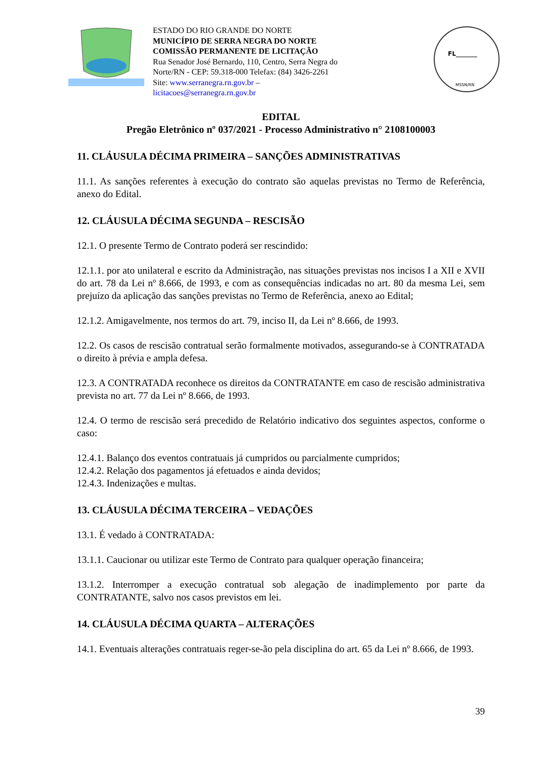ESTADO DO RIO GRANDE DO NORTE
MUNICÍPIO DE SERRA NEGRA DO NORTE
COMISSÃO PERMANENTE DE LICITAÇÃO
Rua Senador José Bernardo, 110, Centro, Serra Negra do Norte/RN - CEP: 59.318-000 Telefax: (84) 3426-2261
Site: www.serranegra.rn.gov.br –
licitacoes@serranegra.rn.gov.br
FL_______
MSSN/RN
EDITAL
Pregão Eletrônico nº 037/2021 - Processo Administrativo n° 2108100003
11. CLÁUSULA DÉCIMA PRIMEIRA – SANÇÕES ADMINISTRATIVAS
11.1. As sanções referentes à execução do contrato são aquelas previstas no Termo de Referência, anexo do Edital.
12. CLÁUSULA DÉCIMA SEGUNDA – RESCISÃO
12.1. O presente Termo de Contrato poderá ser rescindido:
12.1.1. por ato unilateral e escrito da Administração, nas situações previstas nos incisos I a XII e XVII do art. 78 da Lei nº 8.666, de 1993, e com as consequências indicadas no art. 80 da mesma Lei, sem prejuízo da aplicação das sanções previstas no Termo de Referência, anexo ao Edital;
12.1.2. Amigavelmente, nos termos do art. 79, inciso II, da Lei nº 8.666, de 1993.
12.2. Os casos de rescisão contratual serão formalmente motivados, assegurando-se à CONTRATADA o direito à prévia e ampla defesa.
12.3. A CONTRATADA reconhece os direitos da CONTRATANTE em caso de rescisão administrativa prevista no art. 77 da Lei nº 8.666, de 1993.
12.4. O termo de rescisão será precedido de Relatório indicativo dos seguintes aspectos, conforme o caso:
12.4.1. Balanço dos eventos contratuais já cumpridos ou parcialmente cumpridos;
12.4.2. Relação dos pagamentos já efetuados e ainda devidos;
12.4.3. Indenizações e multas.
13. CLÁUSULA DÉCIMA TERCEIRA – VEDAÇÕES
13.1. É vedado à CONTRATADA:
13.1.1. Caucionar ou utilizar este Termo de Contrato para qualquer operação financeira;
13.1.2. Interromper a execução contratual sob alegação de inadimplemento por parte da CONTRATANTE, salvo nos casos previstos em lei.
14. CLÁUSULA DÉCIMA QUARTA – ALTERAÇÕES
14.1. Eventuais alterações contratuais reger-se-ão pela disciplina do art. 65 da Lei nº 8.666, de 1993.
39